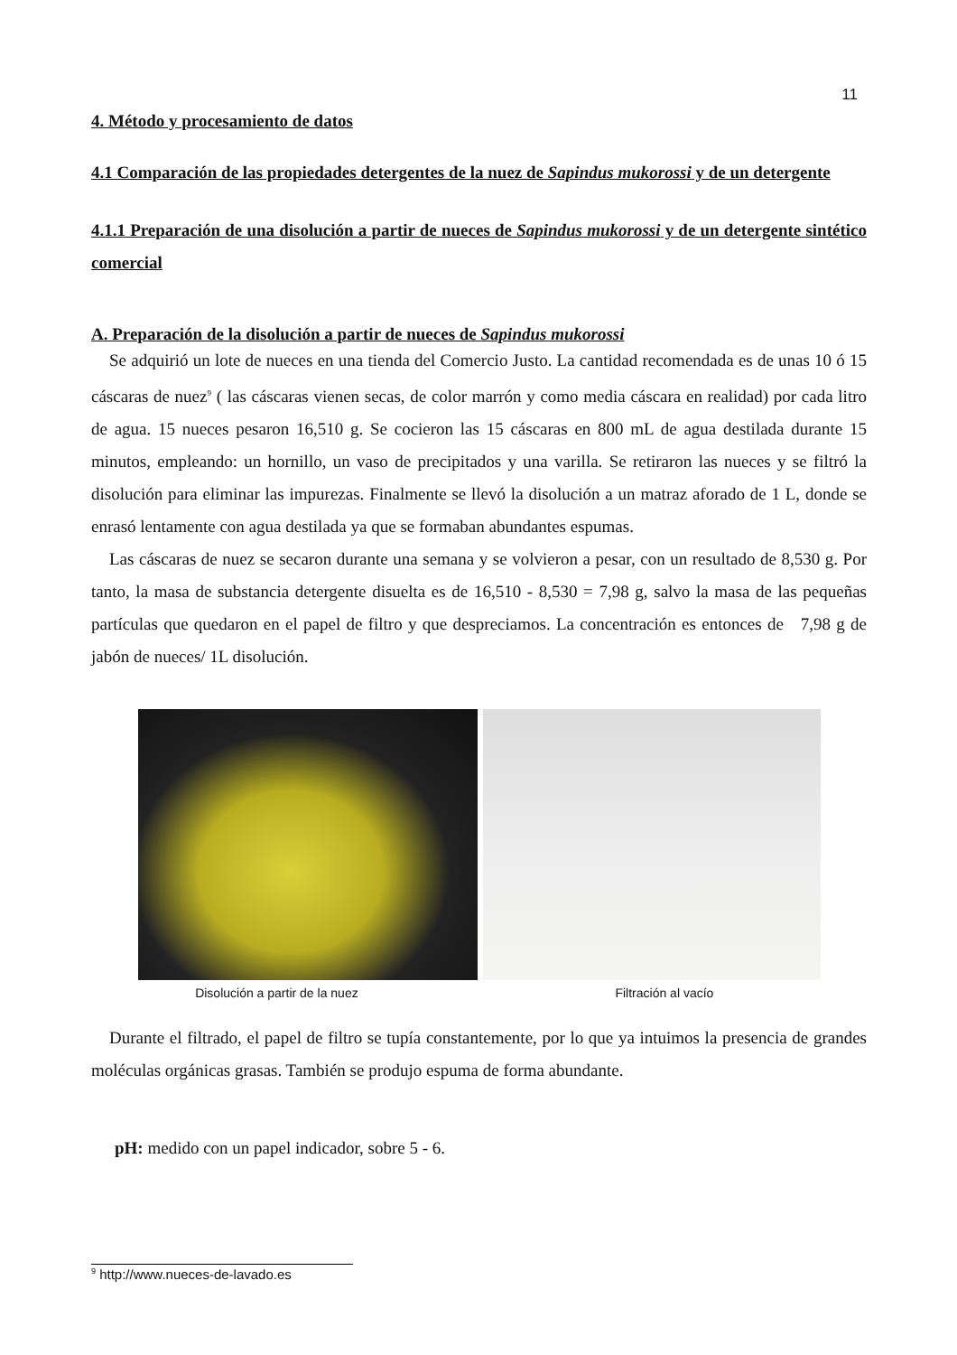11
4. Método y procesamiento de datos
4.1 Comparación de las propiedades detergentes de la nuez de Sapindus mukorossi y de un detergente
4.1.1 Preparación de una disolución a partir de nueces de Sapindus mukorossi y de un detergente sintético comercial
A. Preparación de la disolución a partir de nueces de Sapindus mukorossi
Se adquirió un lote de nueces en una tienda del Comercio Justo. La cantidad recomendada es de unas 10 ó 15 cáscaras de nuez<sup>9</sup> ( las cáscaras vienen secas, de color marrón y como media cáscara en realidad) por cada litro de agua. 15 nueces pesaron 16,510 g. Se cocieron las 15 cáscaras en 800 mL de agua destilada durante 15 minutos, empleando: un hornillo, un vaso de precipitados y una varilla. Se retiraron las nueces y se filtró la disolución para eliminar las impurezas. Finalmente se llevó la disolución a un matraz aforado de 1 L, donde se enrasó lentamente con agua destilada ya que se formaban abundantes espumas.
Las cáscaras de nuez se secaron durante una semana y se volvieron a pesar, con un resultado de 8,530 g. Por tanto, la masa de substancia detergente disuelta es de 16,510 - 8,530 = 7,98 g, salvo la masa de las pequeñas partículas que quedaron en el papel de filtro y que despreciamos. La concentración es entonces de 7,98 g de jabón de nueces/ 1L disolución.
Disolución a partir de la nuez Filtración al vacío
Durante el filtrado, el papel de filtro se tupía constantemente, por lo que ya intuimos la presencia de grandes moléculas orgánicas grasas. También se produjo espuma de forma abundante.
pH: medido con un papel indicador, sobre 5 - 6.
<sup>9</sup> http://www.nueces-de-lavado.es